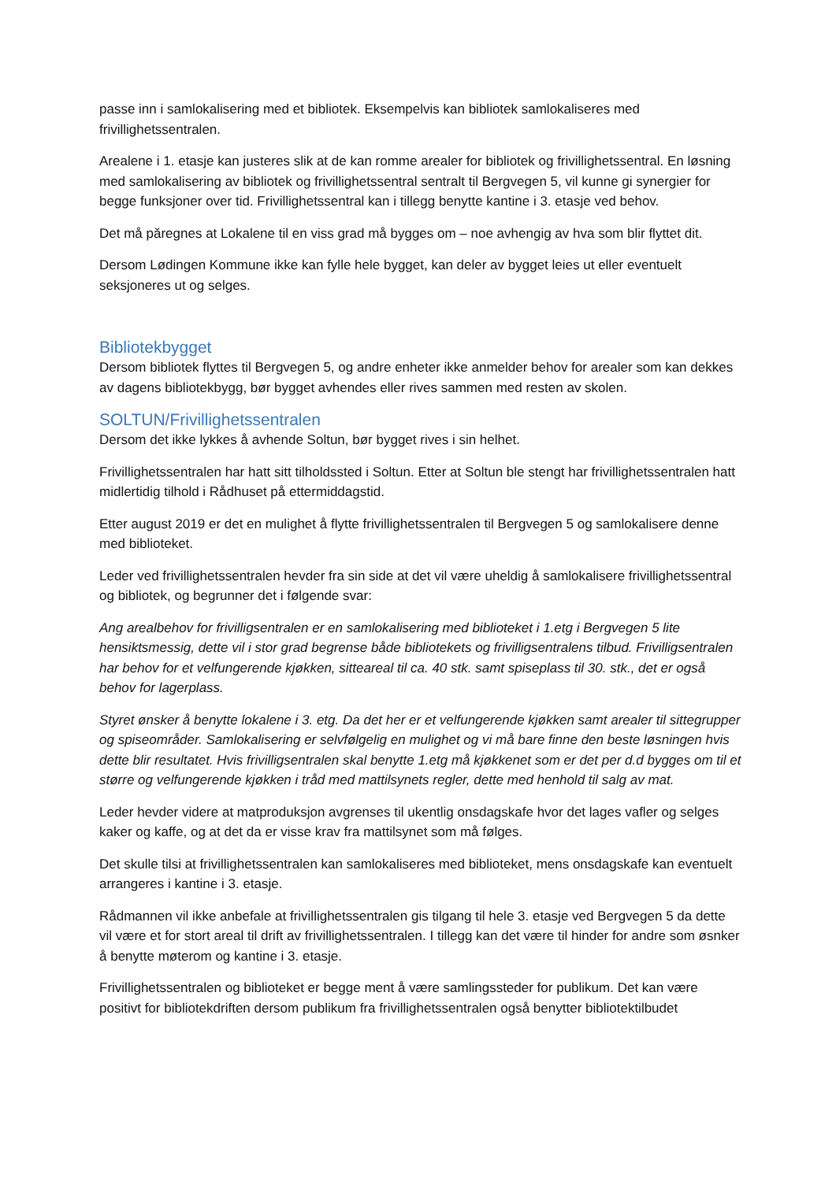passe inn i samlokalisering med et bibliotek. Eksempelvis kan bibliotek samlokaliseres med frivillighetssentralen.
Arealene i 1. etasje kan justeres slik at de kan romme arealer for bibliotek og frivillighetssentral. En løsning med samlokalisering av bibliotek og frivillighetssentral sentralt til Bergvegen 5, vil kunne gi synergier for begge funksjoner over tid. Frivillighetssentral kan i tillegg benytte kantine i 3. etasje ved behov.
Det må păregnes at Lokalene til en viss grad må bygges om – noe avhengig av hva som blir flyttet dit.
Dersom Lødingen Kommune ikke kan fylle hele bygget, kan deler av bygget leies ut eller eventuelt seksjoneres ut og selges.
Bibliotekbygget
Dersom bibliotek flyttes til Bergvegen 5, og andre enheter ikke anmelder behov for arealer som kan dekkes av dagens bibliotekbygg, bør bygget avhendes eller rives sammen med resten av skolen.
SOLTUN/Frivillighetssentralen
Dersom det ikke lykkes å avhende Soltun, bør bygget rives i sin helhet.
Frivillighetssentralen har hatt sitt tilholdssted i Soltun. Etter at Soltun ble stengt har frivillighetssentralen hatt midlertidig tilhold i Rådhuset på ettermiddagstid.
Etter august 2019 er det en mulighet å flytte frivillighetssentralen til Bergvegen 5 og samlokalisere denne med biblioteket.
Leder ved frivillighetssentralen hevder fra sin side at det vil være uheldig å samlokalisere frivillighetssentral og bibliotek, og begrunner det i følgende svar:
Ang arealbehov for frivilligsentralen er en samlokalisering med biblioteket i 1.etg i Bergvegen 5 lite hensiktsmessig, dette vil i stor grad begrense både bibliotekets og frivilligsentralens tilbud. Frivilligsentralen har behov for et velfungerende kjøkken, sitteareal til ca. 40 stk. samt spiseplass til 30. stk., det er også behov for lagerplass.
Styret ønsker å benytte lokalene i 3. etg. Da det her er et velfungerende kjøkken samt arealer til sittegrupper og spiseområder. Samlokalisering er selvfølgelig en mulighet og vi må bare finne den beste løsningen hvis dette blir resultatet. Hvis frivilligsentralen skal benytte 1.etg må kjøkkenet som er det per d.d bygges om til et større og velfungerende kjøkken i tråd med mattilsynets regler, dette med henhold til salg av mat.
Leder hevder videre at matproduksjon avgrenses til ukentlig onsdagskafe hvor det lages vafler og selges kaker og kaffe, og at det da er visse krav fra mattilsynet som må følges.
Det skulle tilsi at frivillighetssentralen kan samlokaliseres med biblioteket, mens onsdagskafe kan eventuelt arrangeres i kantine i 3. etasje.
Rådmannen vil ikke anbefale at frivillighetssentralen gis tilgang til hele 3. etasje ved Bergvegen 5 da dette vil være et for stort areal til drift av frivillighetssentralen. I tillegg kan det være til hinder for andre som øsnker å benytte møterom og kantine i 3. etasje.
Frivillighetssentralen og biblioteket er begge ment å være samlingssteder for publikum. Det kan være positivt for bibliotekdriften dersom publikum fra frivillighetssentralen også benytter bibliotektilbudet